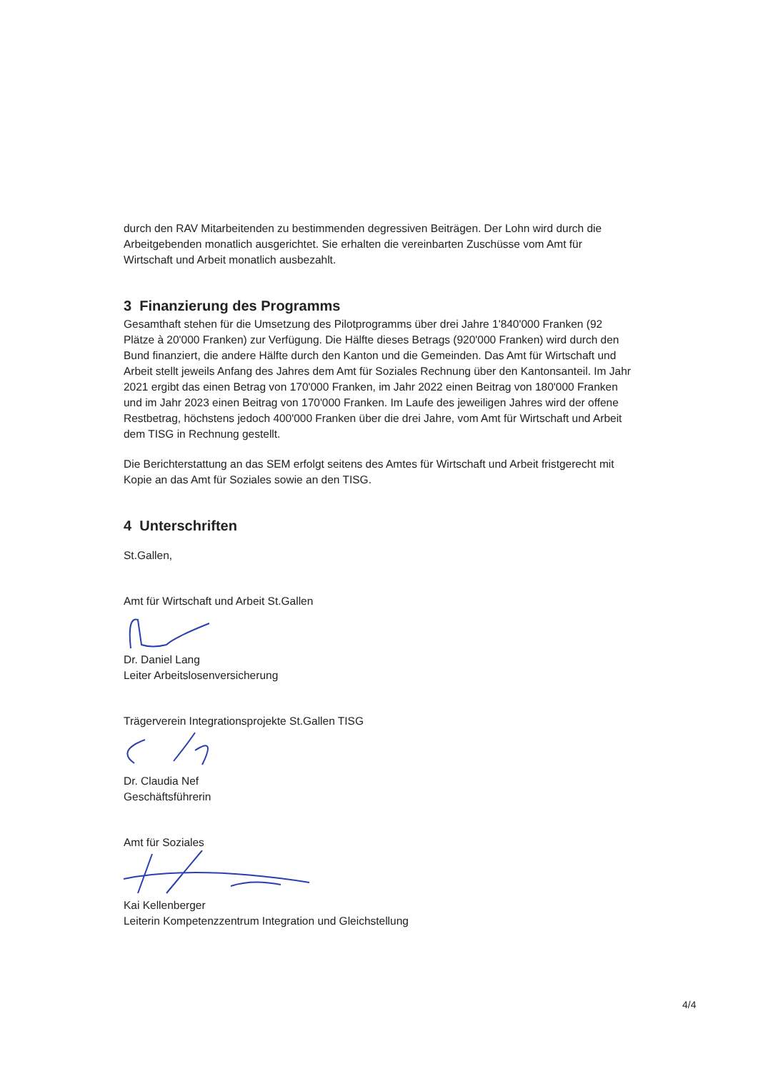durch den RAV Mitarbeitenden zu bestimmenden degressiven Beiträgen. Der Lohn wird durch die Arbeitgebenden monatlich ausgerichtet. Sie erhalten die vereinbarten Zuschüsse vom Amt für Wirtschaft und Arbeit monatlich ausbezahlt.
3 Finanzierung des Programms
Gesamthaft stehen für die Umsetzung des Pilotprogramms über drei Jahre 1'840'000 Franken (92 Plätze à 20'000 Franken) zur Verfügung. Die Hälfte dieses Betrags (920'000 Franken) wird durch den Bund finanziert, die andere Hälfte durch den Kanton und die Gemeinden. Das Amt für Wirtschaft und Arbeit stellt jeweils Anfang des Jahres dem Amt für Soziales Rechnung über den Kantonsanteil. Im Jahr 2021 ergibt das einen Betrag von 170'000 Franken, im Jahr 2022 einen Beitrag von 180'000 Franken und im Jahr 2023 einen Beitrag von 170'000 Franken. Im Laufe des jeweiligen Jahres wird der offene Restbetrag, höchstens jedoch 400'000 Franken über die drei Jahre, vom Amt für Wirtschaft und Arbeit dem TISG in Rechnung gestellt.
Die Berichterstattung an das SEM erfolgt seitens des Amtes für Wirtschaft und Arbeit fristgerecht mit Kopie an das Amt für Soziales sowie an den TISG.
4 Unterschriften
St.Gallen,
Amt für Wirtschaft und Arbeit St.Gallen
Dr. Daniel Lang
Leiter Arbeitslosenversicherung
Trägerverein Integrationsprojekte St.Gallen TISG
Dr. Claudia Nef
Geschäftsführerin
Amt für Soziales
Kai Kellenberger
Leiterin Kompetenzzentrum Integration und Gleichstellung
4/4